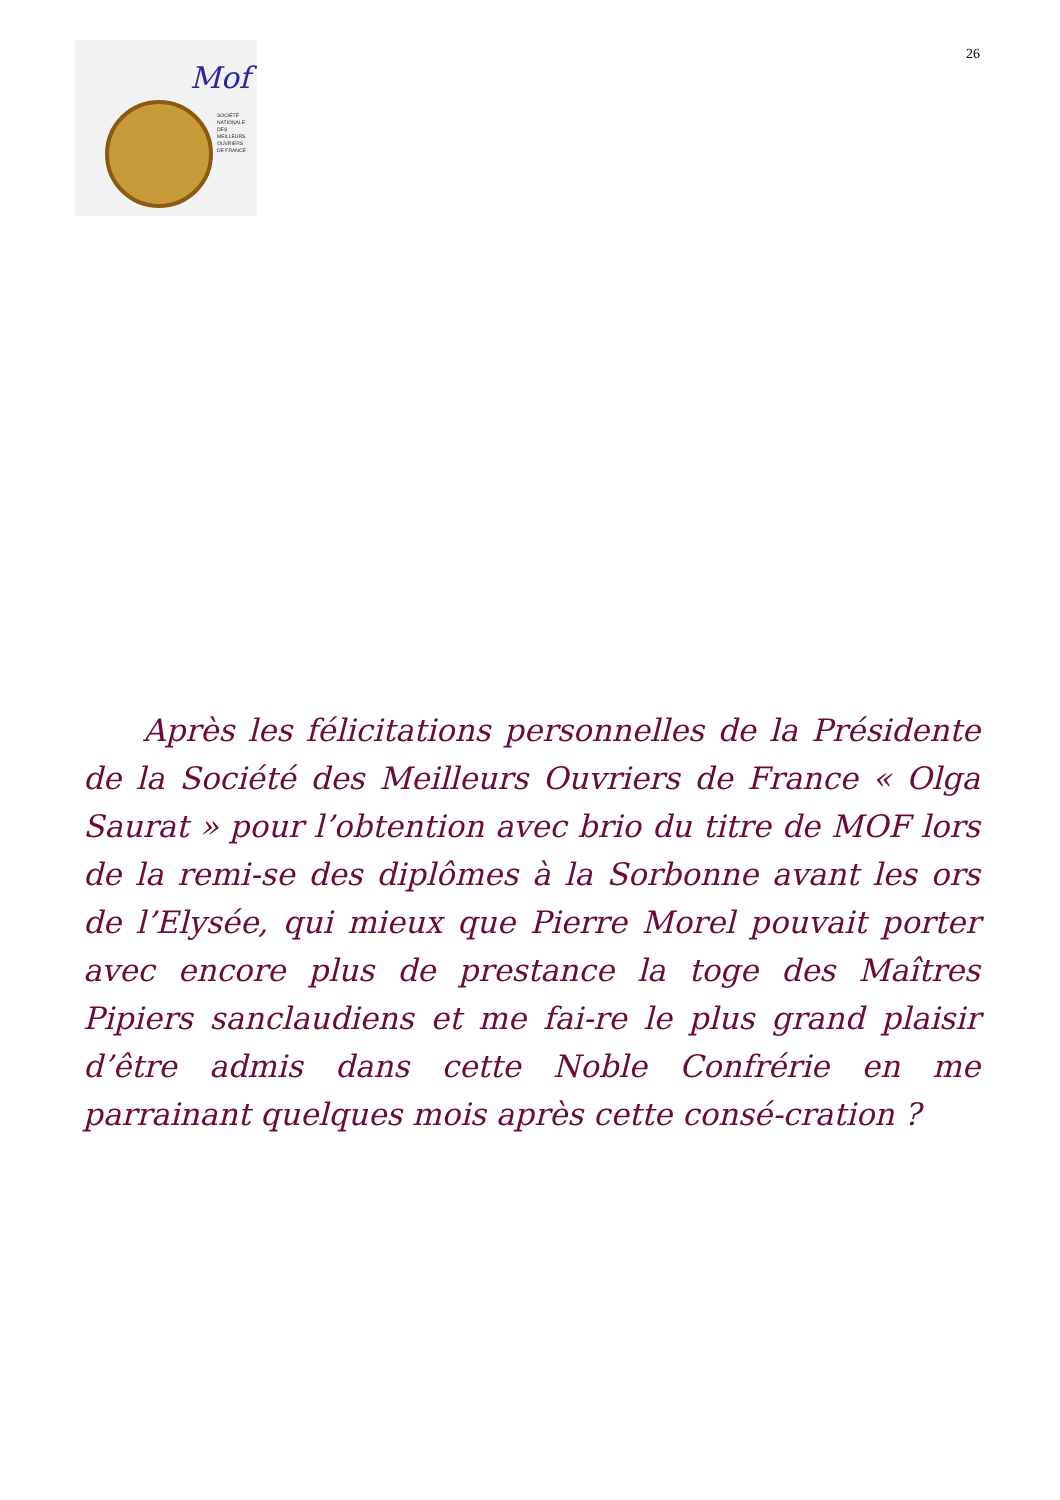Mof
SOCIÉTÉ
NATIONALE
DES
MEILLEURS
OUVRIERS
DE FRANCE
26
Après les félicitations personnelles de la Présidente de la Société des Meilleurs Ouvriers de France « Olga Saurat » pour l’obtention avec brio du titre de MOF lors de la remi-se des diplômes à la Sorbonne avant les ors de l’Elysée, qui mieux que Pierre Morel pouvait porter avec encore plus de prestance la toge des Maîtres Pipiers sanclaudiens et me fai-re le plus grand plaisir d’être admis dans cette Noble Confrérie en me parrainant quelques mois après cette consé-cration ?